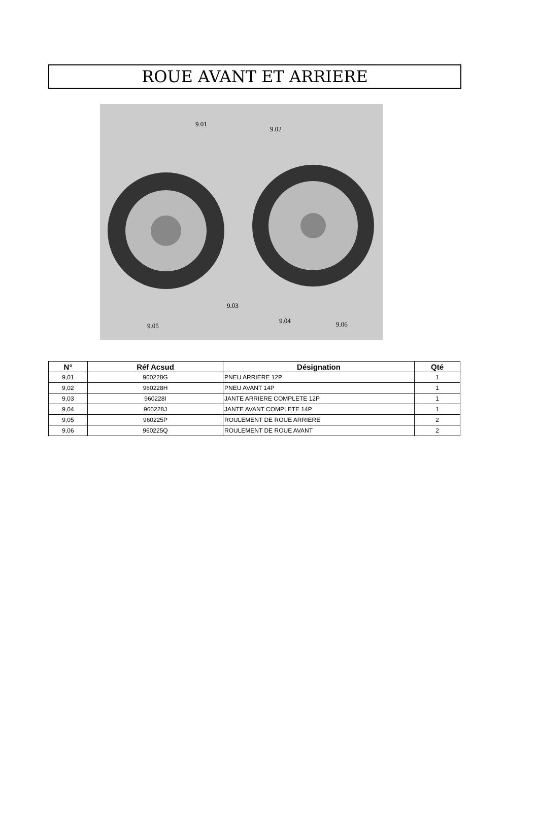ROUE AVANT ET ARRIERE
9.01
9.02
9.03
9.04
9.05 9.06
| N° | Réf Acsud | Désignation | Qté |
| --- | --- | --- | --- |
| 9,01 | 960228G | PNEU ARRIERE 12P | 1 |
| 9,02 | 960228H | PNEU AVANT 14P | 1 |
| 9,03 | 960228I | JANTE ARRIERE COMPLETE 12P | 1 |
| 9,04 | 960228J | JANTE AVANT COMPLETE 14P | 1 |
| 9,05 | 960225P | ROULEMENT DE ROUE ARRIERE | 2 |
| 9,06 | 960225Q | ROULEMENT DE ROUE AVANT | 2 |